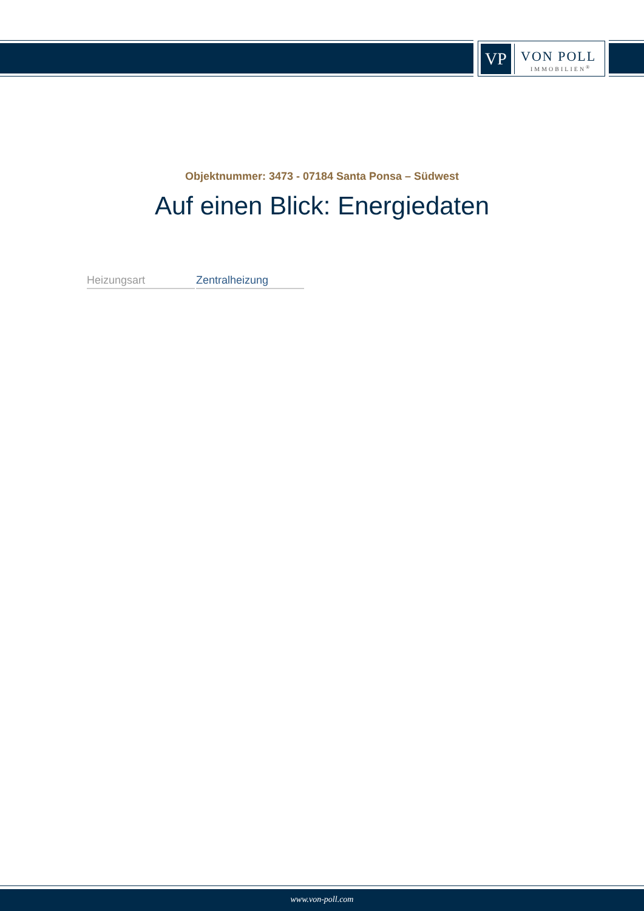VP
VON POLL
IMMOBILIEN<sup>®</sup>
Objektnummer: 3473 - 07184 Santa Ponsa – Südwest
Auf einen Blick: Energiedaten
| Heizungsart | Zentralheizung |
www.von-poll.com